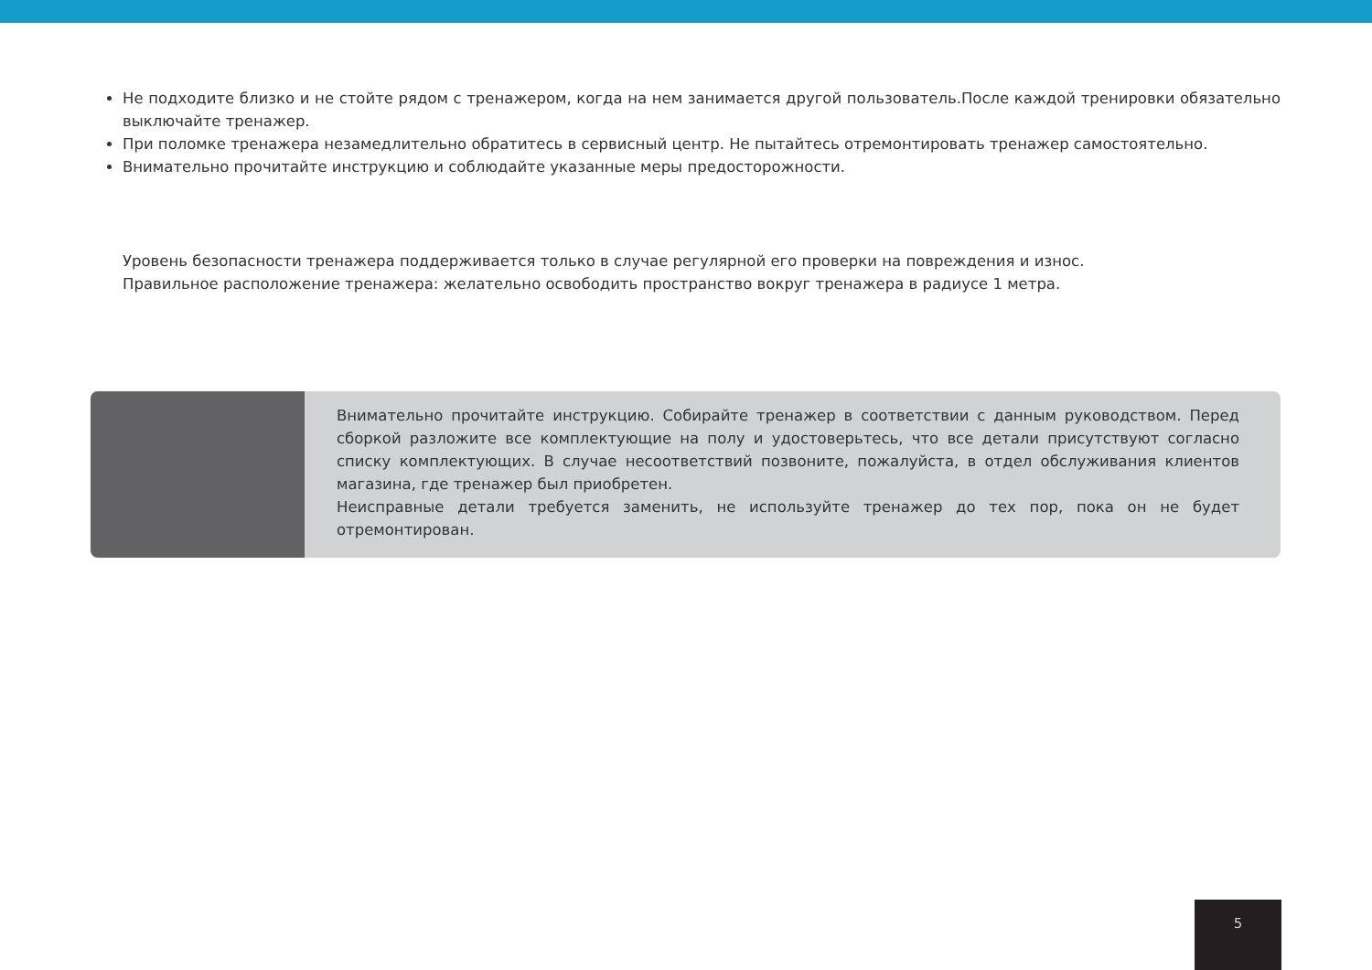Не подходите близко и не стойте рядом с тренажером, когда на нем занимается другой пользователь.После каждой тренировки обязательно выключайте тренажер.
При поломке тренажера незамедлительно обратитесь в сервисный центр. Не пытайтесь отремонтировать тренажер самостоятельно.
Внимательно прочитайте инструкцию и соблюдайте указанные меры предосторожности.
Уровень безопасности тренажера поддерживается только в случае регулярной его проверки на повреждения и износ.
Правильное расположение тренажера: желательно освободить пространство вокруг тренажера в радиусе 1 метра.
Внимательно прочитайте инструкцию. Собирайте тренажер в соответствии с данным руководством. Перед сборкой разложите все комплектующие на полу и удостоверьтесь, что все детали присутствуют согласно списку комплектующих. В случае несоответствий позвоните, пожалуйста, в отдел обслуживания клиентов магазина, где тренажер был приобретен.
Неисправные детали требуется заменить, не используйте тренажер до тех пор, пока он не будет отремонтирован.
5